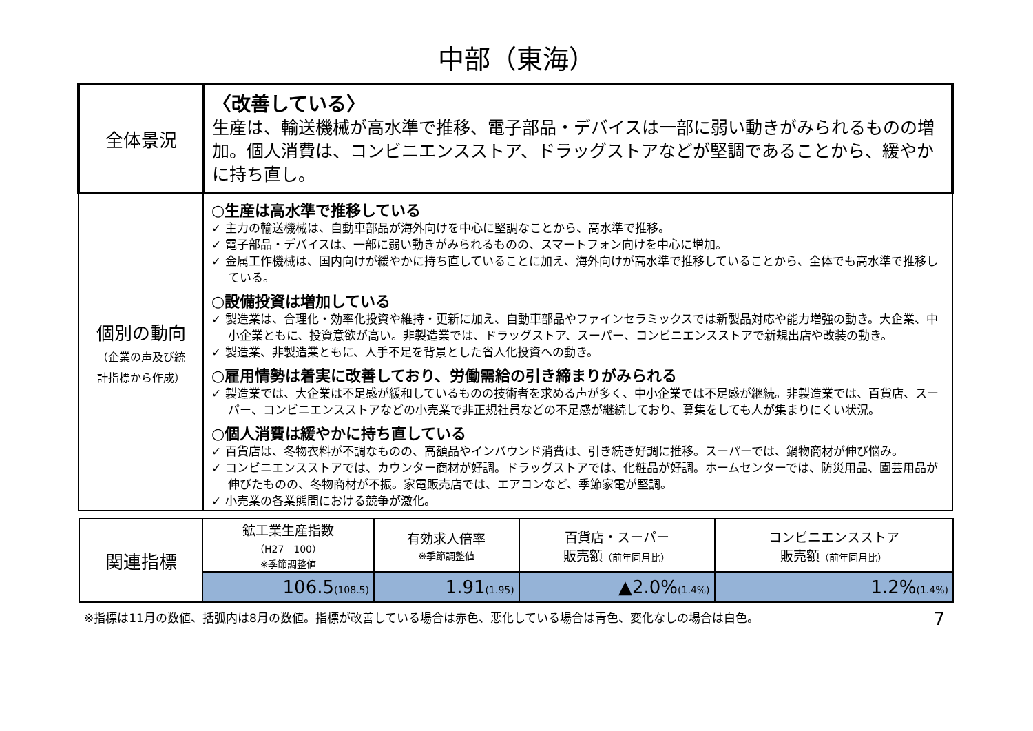中部（東海）
| 全体景況 | 〈改善している〉 生産は、輸送機械が高水準で推移、電子部品・デバイスは一部に弱い動きがみられるものの増加。個人消費は、コンビニエンスストア、ドラッグストアなどが堅調であることから、緩やかに持ち直し。 |
| 個別の動向 （企業の声及び統 計指標から作成） | ○生産は高水準で推移している ✓ 主力の輸送機械は、自動車部品が海外向けを中心に堅調なことから、高水準で推移。 ✓ 電子部品・デバイスは、一部に弱い動きがみられるものの、スマートフォン向けを中心に増加。 ✓ 金属工作機械は、国内向けが緩やかに持ち直していることに加え、海外向けが高水準で推移していることから、全体でも高水準で推移している。 ○設備投資は増加している ✓ 製造業は、合理化・効率化投資や維持・更新に加え、自動車部品やファインセラミックスでは新製品対応や能力増強の動き。大企業、中小企業ともに、投資意欲が高い。非製造業では、ドラッグストア、スーパー、コンビニエンスストアで新規出店や改装の動き。 ✓ 製造業、非製造業ともに、人手不足を背景とした省人化投資への動き。 ○雇用情勢は着実に改善しており、労働需給の引き締まりがみられる ✓ 製造業では、大企業は不足感が緩和しているものの技術者を求める声が多く、中小企業では不足感が継続。非製造業では、百貨店、スーパー、コンビニエンスストアなどの小売業で非正規社員などの不足感が継続しており、募集をしても人が集まりにくい状況。 ○個人消費は緩やかに持ち直している ✓ 百貨店は、冬物衣料が不調なものの、高額品やインバウンド消費は、引き続き好調に推移。スーパーでは、鍋物商材が伸び悩み。 ✓ コンビニエンスストアでは、カウンター商材が好調。ドラッグストアでは、化粧品が好調。ホームセンターでは、防災用品、園芸用品が伸びたものの、冬物商材が不振。家電販売店では、エアコンなど、季節家電が堅調。 ✓ 小売業の各業態間における競争が激化。 |
| 関連指標 | 鉱工業生産指数 （H27＝100） ※季節調整値 | 有効求人倍率 ※季節調整値 | 百貨店・スーパー 販売額 （前年同月比） | コンビニエンスストア 販売額 （前年同月比） |
| | 106.5 (108.5) | 1.91 (1.95) | ▲2.0% (1.4%) | 1.2% (1.4%) |
※指標は11月の数値、括弧内は8月の数値。指標が改善している場合は赤色、悪化している場合は青色、変化なしの場合は白色。 7